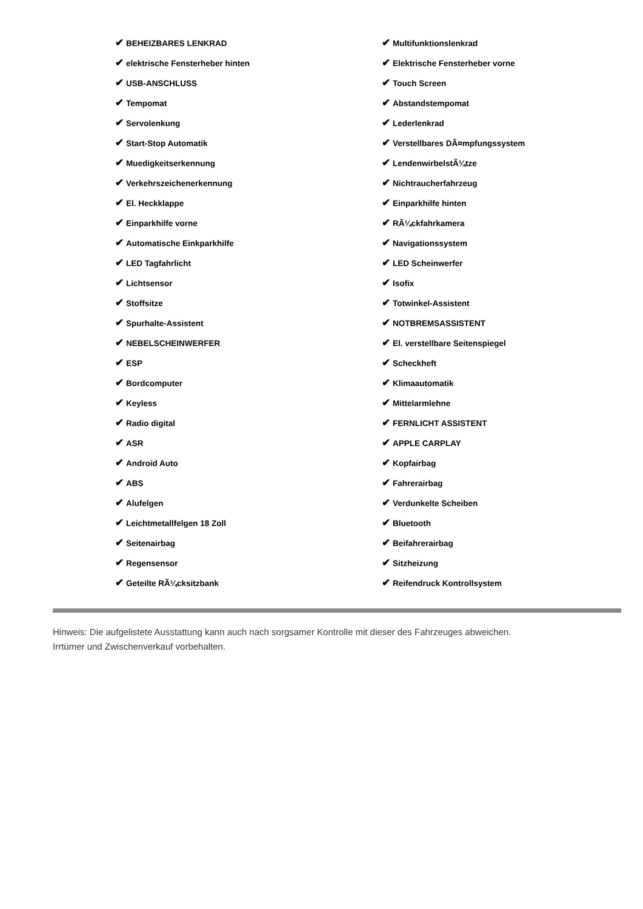| ✔ BEHEIZBARES LENKRAD | ✔ Multifunktionslenkrad |
| ✔ elektrische Fensterheber hinten | ✔ Elektrische Fensterheber vorne |
| ✔ USB-ANSCHLUSS | ✔ Touch Screen |
| ✔ Tempomat | ✔ Abstandstempomat |
| ✔ Servolenkung | ✔ Lederlenkrad |
| ✔ Start-Stop Automatik | ✔ Verstellbares DÃ¤mpfungssystem |
| ✔ Muedigkeitserkennung | ✔ LendenwirbelstÃ¼tze |
| ✔ Verkehrszeichenerkennung | ✔ Nichtraucherfahrzeug |
| ✔ El. Heckklappe | ✔ Einparkhilfe hinten |
| ✔ Einparkhilfe vorne | ✔ RÃ¼ckfahrkamera |
| ✔ Automatische Einkparkhilfe | ✔ Navigationssystem |
| ✔ LED Tagfahrlicht | ✔ LED Scheinwerfer |
| ✔ Lichtsensor | ✔ Isofix |
| ✔ Stoffsitze | ✔ Totwinkel-Assistent |
| ✔ Spurhalte-Assistent | ✔ NOTBREMSASSISTENT |
| ✔ NEBELSCHEINWERFER | ✔ El. verstellbare Seitenspiegel |
| ✔ ESP | ✔ Scheckheft |
| ✔ Bordcomputer | ✔ Klimaautomatik |
| ✔ Keyless | ✔ Mittelarmlehne |
| ✔ Radio digital | ✔ FERNLICHT ASSISTENT |
| ✔ ASR | ✔ APPLE CARPLAY |
| ✔ Android Auto | ✔ Kopfairbag |
| ✔ ABS | ✔ Fahrerairbag |
| ✔ Alufelgen | ✔ Verdunkelte Scheiben |
| ✔ Leichtmetallfelgen 18 Zoll | ✔ Bluetooth |
| ✔ Seitenairbag | ✔ Beifahrerairbag |
| ✔ Regensensor | ✔ Sitzheizung |
| ✔ Geteilte RÃ¼cksitzbank | ✔ Reifendruck Kontrollsystem |
Hinweis: Die aufgelistete Ausstattung kann auch nach sorgsamer Kontrolle mit dieser des Fahrzeuges abweichen. Irrtümer und Zwischenverkauf vorbehalten.